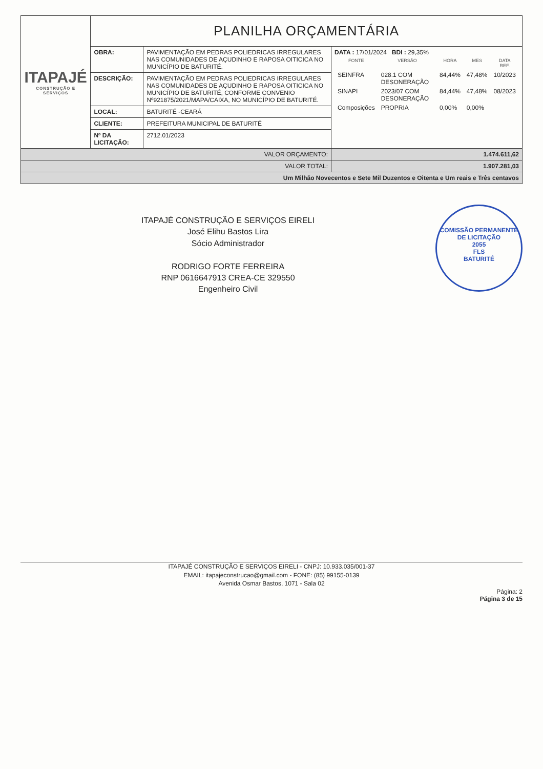| ITAPAJÉ CONSTRUÇÃO E SERVIÇOS | PLANILHA ORÇAMENTÁRIA | | |
| | OBRA: | PAVIMENTAÇÃO EM PEDRAS POLIEDRICAS IRREGULARES NAS COMUNIDADES DE AÇUDINHO E RAPOSA OITICICA NO MUNICÍPIO DE BATURITÉ. | DATA : 17/01/2024 BDI : 29,35% / FONTE / VERSÃO / HORA / MES / DATA REF. / / --- / --- / --- / --- / --- / / SEINFRA / 028.1 COM DESONERAÇÃO / 84,44% / 47,48% / 10/2023 / / SINAPI / 2023/07 COM DESONERAÇÃO / 84,44% / 47,48% / 08/2023 / / Composições / PROPRIA / 0,00% / 0,00% / / |
| | DESCRIÇÃO: | PAVIMENTAÇÃO EM PEDRAS POLIEDRICAS IRREGULARES NAS COMUNIDADES DE AÇUDINHO E RAPOSA OITICICA NO MUNICÍPIO DE BATURITÉ, CONFORME CONVENIO Nº921875/2021/MAPA/CAIXA, NO MUNICÍPIO DE BATURITÉ. | |
| | LOCAL: | BATURITÉ -CEARÁ | |
| | CLIENTE: | PREFEITURA MUNICIPAL DE BATURITÉ | |
| | Nº DA LICITAÇÃO: | 2712.01/2023 | |
| VALOR ORÇAMENTO: | | | 1.474.611,62 |
| VALOR TOTAL: | | | 1.907.281,03 |
| Um Milhão Novecentos e Sete Mil Duzentos e Oitenta e Um reais e Três centavos | | | |
COMISSÃO PERMANENTE DE LICITAÇÃO
2055
FLS
BATURITÉ
ITAPAJÉ CONSTRUÇÃO E SERVIÇOS EIRELI
José Elihu Bastos Lira
Sócio Administrador
RODRIGO FORTE FERREIRA
RNP 0616647913 CREA-CE 329550
Engenheiro Civil
ITAPAJÉ CONSTRUÇÃO E SERVIÇOS EIRELI - CNPJ: 10.933.035/001-37
EMAIL: itapajeconstrucao@gmail.com - FONE: (85) 99155-0139
Avenida Osmar Bastos, 1071 - Sala 02
Página: 2
Página 3 de 15